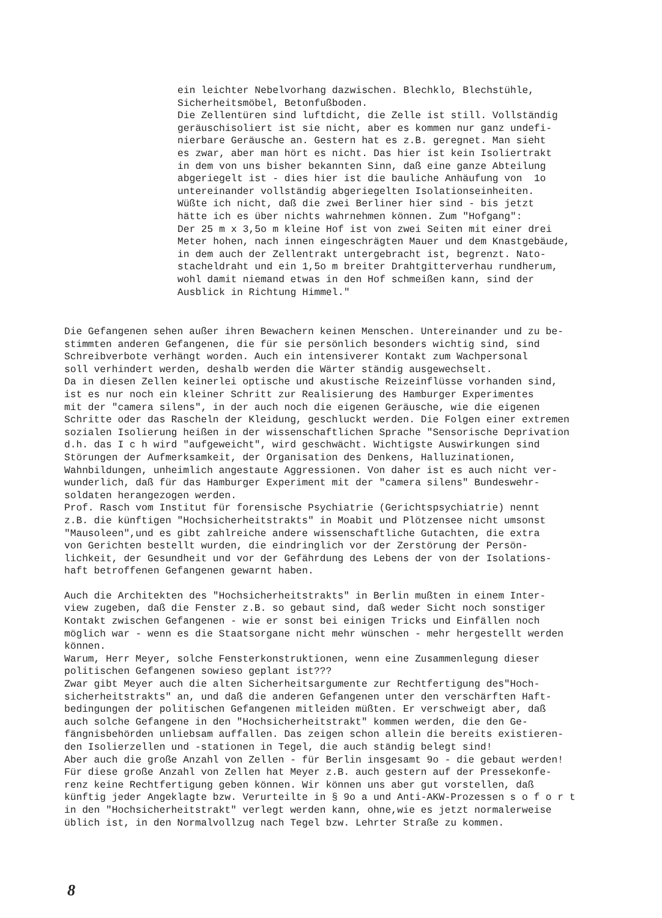ein leichter Nebelvorhang dazwischen. Blechklo, Blechstühle, Sicherheitsmöbel, Betonfußboden. Die Zellentüren sind luftdicht, die Zelle ist still. Vollständig geräuschisoliert ist sie nicht, aber es kommen nur ganz undefi- nierbare Geräusche an. Gestern hat es z.B. geregnet. Man sieht es zwar, aber man hört es nicht. Das hier ist kein Isoliertrakt in dem von uns bisher bekannten Sinn, daß eine ganze Abteilung abgeriegelt ist - dies hier ist die bauliche Anhäufung von 1o untereinander vollständig abgeriegelten Isolationseinheiten. Wüßte ich nicht, daß die zwei Berliner hier sind - bis jetzt hätte ich es über nichts wahrnehmen können. Zum "Hofgang": Der 25 m x 3,5o m kleine Hof ist von zwei Seiten mit einer drei Meter hohen, nach innen eingeschrägten Mauer und dem Knastgebäude, in dem auch der Zellentrakt untergebracht ist, begrenzt. Nato- stacheldraht und ein 1,5o m breiter Drahtgitterverhau rundherum, wohl damit niemand etwas in den Hof schmeißen kann, sind der Ausblick in Richtung Himmel."
Die Gefangenen sehen außer ihren Bewachern keinen Menschen. Untereinander und zu be- stimmten anderen Gefangenen, die für sie persönlich besonders wichtig sind, sind Schreibverbote verhängt worden. Auch ein intensiverer Kontakt zum Wachpersonal soll verhindert werden, deshalb werden die Wärter ständig ausgewechselt. Da in diesen Zellen keinerlei optische und akustische Reizeinflüsse vorhanden sind, ist es nur noch ein kleiner Schritt zur Realisierung des Hamburger Experimentes mit der "camera silens", in der auch noch die eigenen Geräusche, wie die eigenen Schritte oder das Rascheln der Kleidung, geschluckt werden. Die Folgen einer extremen sozialen Isolierung heißen in der wissenschaftlichen Sprache "Sensorische Deprivation d.h. das I c h wird "aufgeweicht", wird geschwächt. Wichtigste Auswirkungen sind Störungen der Aufmerksamkeit, der Organisation des Denkens, Halluzinationen, Wahnbildungen, unheimlich angestaute Aggressionen. Von daher ist es auch nicht ver- wunderlich, daß für das Hamburger Experiment mit der "camera silens" Bundeswehr- soldaten herangezogen werden. Prof. Rasch vom Institut für forensische Psychiatrie (Gerichtspsychiatrie) nennt z.B. die künftigen "Hochsicherheitstrakts" in Moabit und Plötzensee nicht umsonst "Mausoleen",und es gibt zahlreiche andere wissenschaftliche Gutachten, die extra von Gerichten bestellt wurden, die eindringlich vor der Zerstörung der Persön- lichkeit, der Gesundheit und vor der Gefährdung des Lebens der von der Isolations- haft betroffenen Gefangenen gewarnt haben.
Auch die Architekten des "Hochsicherheitstrakts" in Berlin mußten in einem Inter- view zugeben, daß die Fenster z.B. so gebaut sind, daß weder Sicht noch sonstiger Kontakt zwischen Gefangenen - wie er sonst bei einigen Tricks und Einfällen noch möglich war - wenn es die Staatsorgane nicht mehr wünschen - mehr hergestellt werden können. Warum, Herr Meyer, solche Fensterkonstruktionen, wenn eine Zusammenlegung dieser politischen Gefangenen sowieso geplant ist??? Zwar gibt Meyer auch die alten Sicherheitsargumente zur Rechtfertigung des"Hoch- sicherheitstrakts" an, und daß die anderen Gefangenen unter den verschärften Haft- bedingungen der politischen Gefangenen mitleiden müßten. Er verschweigt aber, daß auch solche Gefangene in den "Hochsicherheitstrakt" kommen werden, die den Ge- fängnisbehörden unliebsam auffallen. Das zeigen schon allein die bereits existieren- den Isolierzellen und -stationen in Tegel, die auch ständig belegt sind! Aber auch die große Anzahl von Zellen - für Berlin insgesamt 9o - die gebaut werden! Für diese große Anzahl von Zellen hat Meyer z.B. auch gestern auf der Pressekonfe- renz keine Rechtfertigung geben können. Wir können uns aber gut vorstellen, daß künftig jeder Angeklagte bzw. Verurteilte in § 9o a und Anti-AKW-Prozessen s o f o r t in den "Hochsicherheitstrakt" verlegt werden kann, ohne,wie es jetzt normalerweise üblich ist, in den Normalvollzug nach Tegel bzw. Lehrter Straße zu kommen.
8